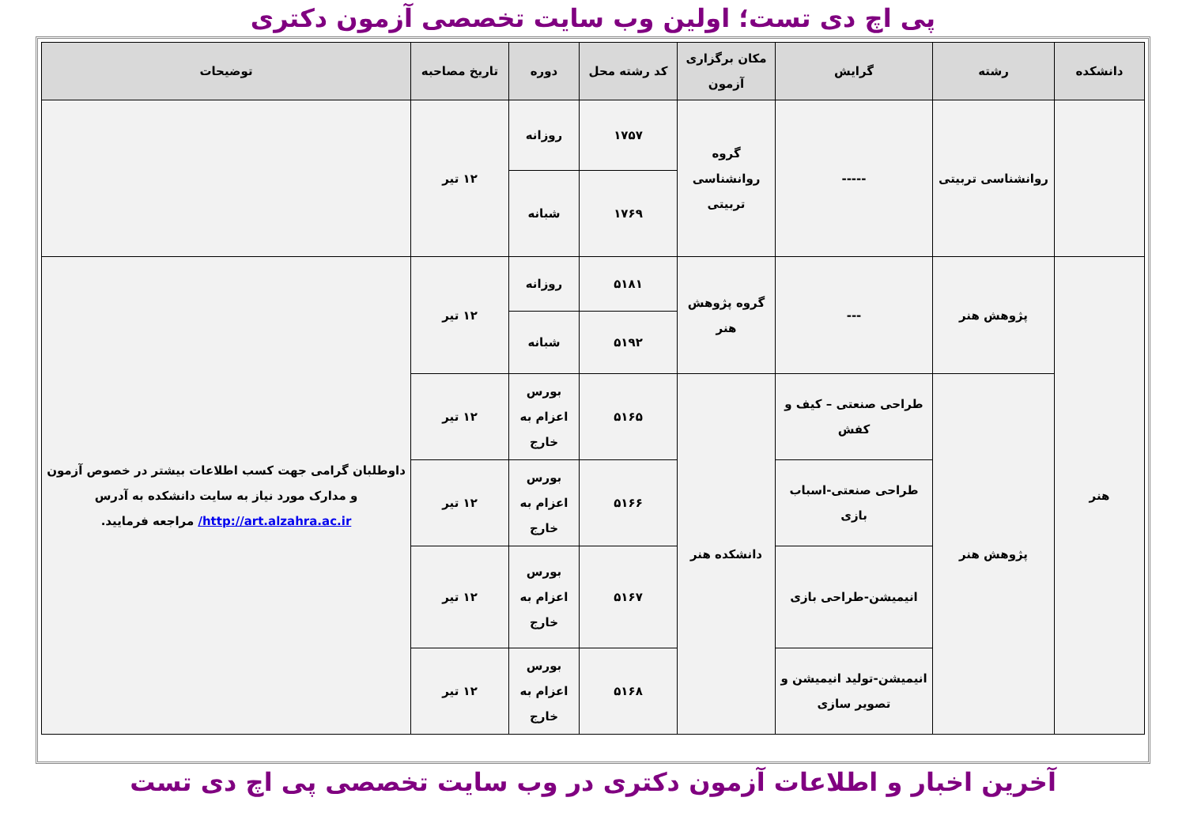پی اچ دی تست؛ اولین وب سایت تخصصی آزمون دکتری
| دانشکده | رشته | گرایش | مکان برگزاری آزمون | کد رشته محل | دوره | تاریخ مصاحبه | توضیحات |
| --- | --- | --- | --- | --- | --- | --- | --- |
| | روانشناسی تربیتی | ----- | گروه روانشناسی تربیتی | ۱۷۵۷ | روزانه | ۱۲ تیر | |
| | | | | ۱۷۶۹ | شبانه | | |
| هنر | پژوهش هنر | --- | گروه پژوهش هنر | ۵۱۸۱ | روزانه | ۱۲ تیر | داوطلبان گرامی جهت کسب اطلاعات بیشتر در خصوص آزمون و مدارک مورد نیاز به سایت دانشکده به آدرس http://art.alzahra.ac.ir/ مراجعه فرمایید. |
| | | | | ۵۱۹۲ | شبانه | | |
| | پژوهش هنر | طراحی صنعتی – کیف و کفش | دانشکده هنر | ۵۱۶۵ | بورس اعزام به خارج | ۱۲ تیر | |
| | | طراحی صنعتی-اسباب بازی | | ۵۱۶۶ | بورس اعزام به خارج | ۱۲ تیر | |
| | | انیمیشن-طراحی بازی | | ۵۱۶۷ | بورس اعزام به خارج | ۱۲ تیر | |
| | | انیمیشن-تولید انیمیشن و تصویر سازی | | ۵۱۶۸ | بورس اعزام به خارج | ۱۲ تیر | |
آخرین اخبار و اطلاعات آزمون دکتری در وب سایت تخصصی پی اچ دی تست